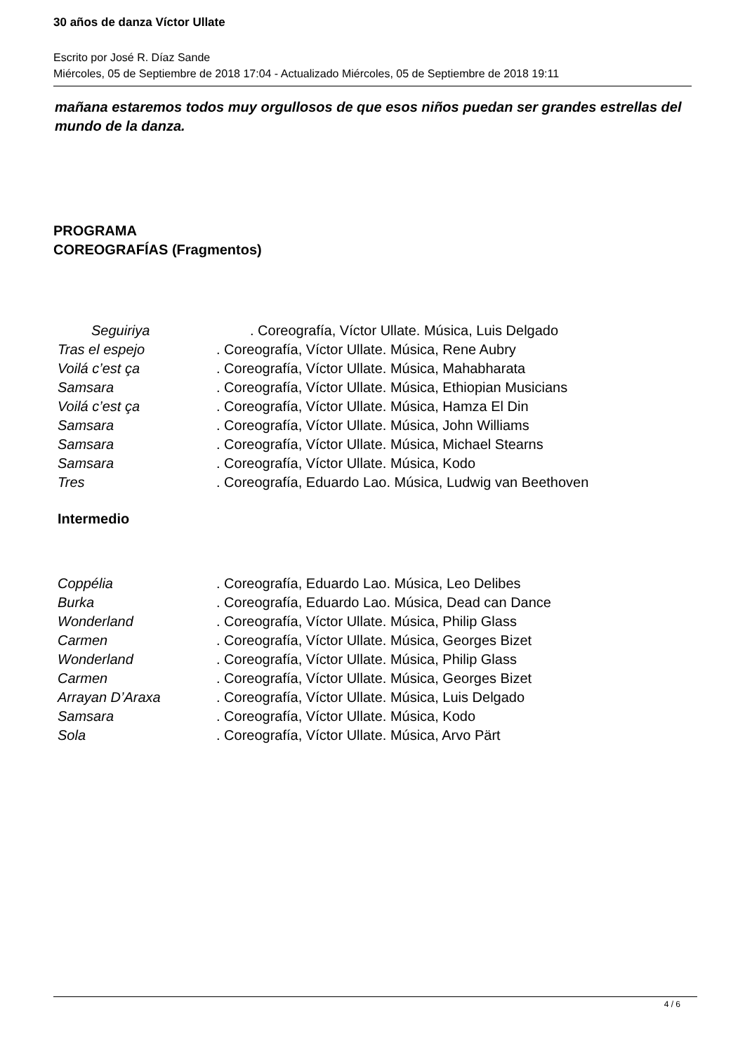30 años de danza Víctor Ullate
Escrito por José R. Díaz Sande
Miércoles, 05 de Septiembre de 2018 17:04 - Actualizado Miércoles, 05 de Septiembre de 2018 19:11
mañana estaremos todos muy orgullosos de que esos niños puedan ser grandes estrellas del mundo de la danza.
PROGRAMA
COREOGRAFÍAS (Fragmentos)
Seguiriya. Coreografía, Víctor Ullate. Música, Luis Delgado
Tras el espejo. Coreografía, Víctor Ullate. Música, Rene Aubry
Voilá c’est ça. Coreografía, Víctor Ullate. Música, Mahabharata
Samsara. Coreografía, Víctor Ullate. Música, Ethiopian Musicians
Voilá c’est ça. Coreografía, Víctor Ullate. Música, Hamza El Din
Samsara. Coreografía, Víctor Ullate. Música, John Williams
Samsara. Coreografía, Víctor Ullate. Música, Michael Stearns
Samsara. Coreografía, Víctor Ullate. Música, Kodo
Tres. Coreografía, Eduardo Lao. Música, Ludwig van Beethoven
Intermedio
Coppélia. Coreografía, Eduardo Lao. Música, Leo Delibes
Burka. Coreografía, Eduardo Lao. Música, Dead can Dance
Wonderland. Coreografía, Víctor Ullate. Música, Philip Glass
Carmen. Coreografía, Víctor Ullate. Música, Georges Bizet
Wonderland. Coreografía, Víctor Ullate. Música, Philip Glass
Carmen. Coreografía, Víctor Ullate. Música, Georges Bizet
Arrayan D’Araxa. Coreografía, Víctor Ullate. Música, Luis Delgado
Samsara. Coreografía, Víctor Ullate. Música, Kodo
Sola. Coreografía, Víctor Ullate. Música, Arvo Pärt
4 / 6